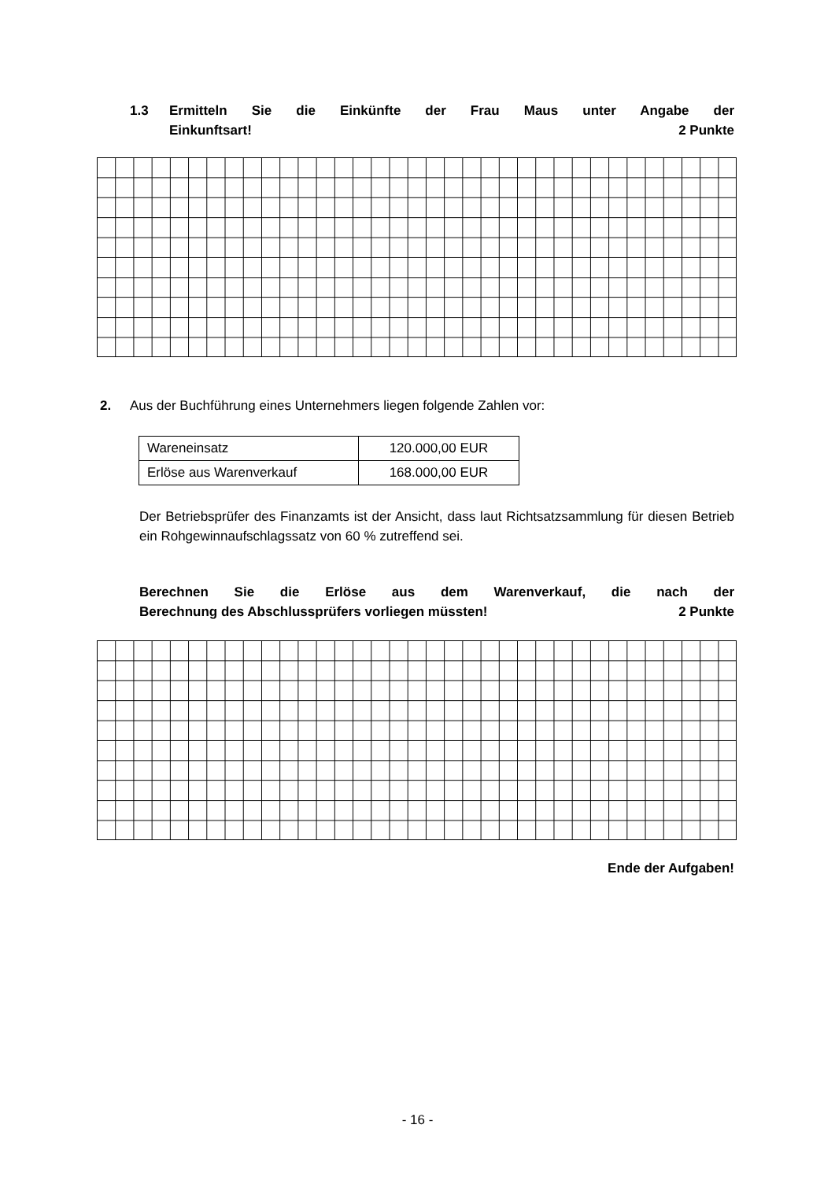1.3 Ermitteln Sie die Einkünfte der Frau Maus unter Angabe der
Einkunftsart! 2 Punkte
2. Aus der Buchführung eines Unternehmers liegen folgende Zahlen vor:
| Wareneinsatz | 120.000,00 EUR |
| Erlöse aus Warenverkauf | 168.000,00 EUR |
Der Betriebsprüfer des Finanzamts ist der Ansicht, dass laut Richtsatzsammlung für diesen Betrieb ein Rohgewinnaufschlagssatz von 60 % zutreffend sei.
Berechnen Sie die Erlöse aus dem Warenverkauf, die nach der
Berechnung des Abschlussprüfers vorliegen müssten! 2 Punkte
Ende der Aufgaben!
- 16 -